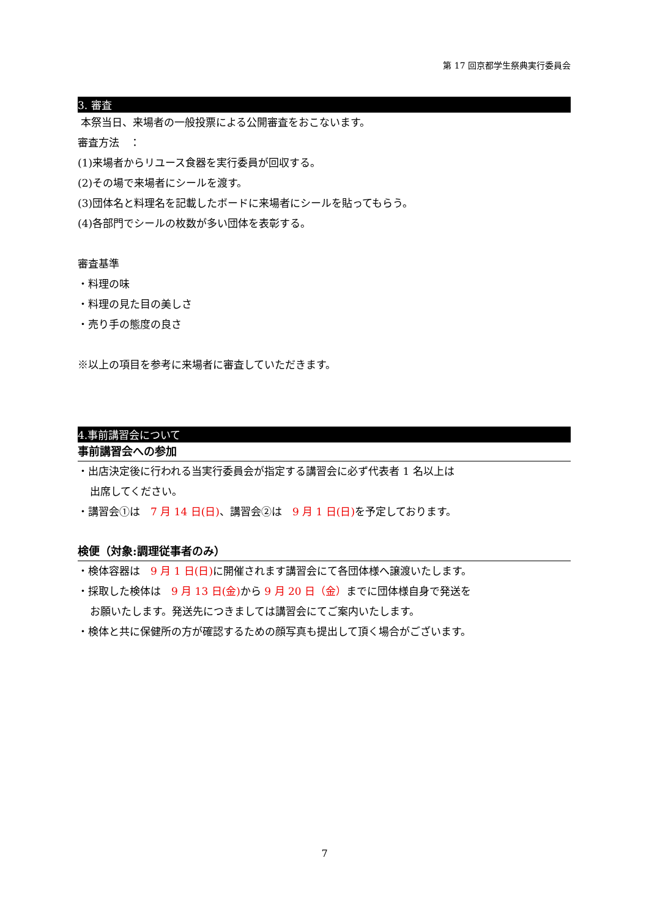第 17 回京都学生祭典実行委員会
3. 審査
本祭当日、来場者の一般投票による公開審査をおこないます。
審査方法　：
(1)来場者からリユース食器を実行委員が回収する。
(2)その場で来場者にシールを渡す。
(3)団体名と料理名を記載したボードに来場者にシールを貼ってもらう。
(4)各部門でシールの枚数が多い団体を表彰する。
審査基準
・料理の味
・料理の見た目の美しさ
・売り手の態度の良さ
※以上の項目を参考に来場者に審査していただきます。
4.事前講習会について
事前講習会への参加
・出店決定後に行われる当実行委員会が指定する講習会に必ず代表者 1 名以上は
出席してください。
・講習会①は　7 月 14 日(日)、講習会②は　9 月 1 日(日) を予定しております。
検便（対象:調理従事者のみ）
・検体容器は　9 月 1 日(日) に開催されます講習会にて各団体様へ譲渡いたします。
・採取した検体は　9 月 13 日(金) から 9 月 20 日（金）までに団体様自身で発送を
お願いたします。発送先につきましては講習会にてご案内いたします。
・検体と共に保健所の方が確認するための顔写真も提出して頂く場合がございます。
7